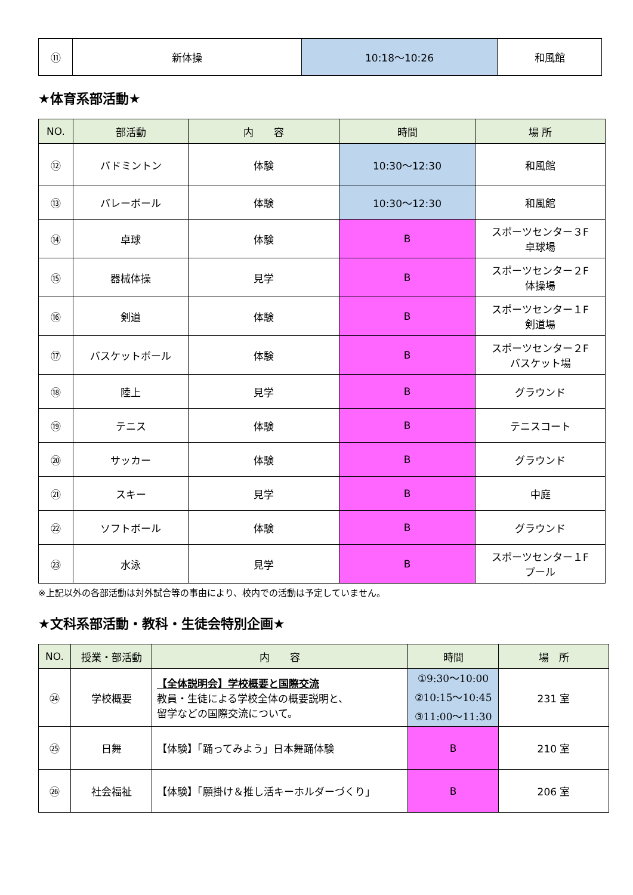| ⑪ | 新体操 | 10:18～10:26 | 和風館 |
★体育系部活動★
| NO. | 部活動 | 内 容 | 時間 | 場 所 |
| --- | --- | --- | --- | --- |
| ⑫ | バドミントン | 体験 | 10:30～12:30 | 和風館 |
| ⑬ | バレーボール | 体験 | 10:30～12:30 | 和風館 |
| ⑭ | 卓球 | 体験 | B | スポーツセンター３F 卓球場 |
| ⑮ | 器械体操 | 見学 | B | スポーツセンター２F 体操場 |
| ⑯ | 剣道 | 体験 | B | スポーツセンター１F 剣道場 |
| ⑰ | バスケットボール | 体験 | B | スポーツセンター２F バスケット場 |
| ⑱ | 陸上 | 見学 | B | グラウンド |
| ⑲ | テニス | 体験 | B | テニスコート |
| ⑳ | サッカー | 体験 | B | グラウンド |
| ㉑ | スキー | 見学 | B | 中庭 |
| ㉒ | ソフトボール | 体験 | B | グラウンド |
| ㉓ | 水泳 | 見学 | B | スポーツセンター１F プール |
※上記以外の各部活動は対外試合等の事由により、校内での活動は予定していません。
★文科系部活動・教科・生徒会特別企画★
| NO. | 授業・部活動 | 内 容 | 時間 | 場 所 |
| --- | --- | --- | --- | --- |
| ㉔ | 学校概要 | 【全体説明会】学校概要と国際交流 教員・生徒による学校全体の概要説明と、 留学などの国際交流について。 | ①9:30～10:00 ②10:15～10:45 ③11:00～11:30 | 231 室 |
| ㉕ | 日舞 | 【体験】「踊ってみよう」日本舞踊体験 | B | 210 室 |
| ㉖ | 社会福祉 | 【体験】「願掛け＆推し活キーホルダーづくり」 | B | 206 室 |